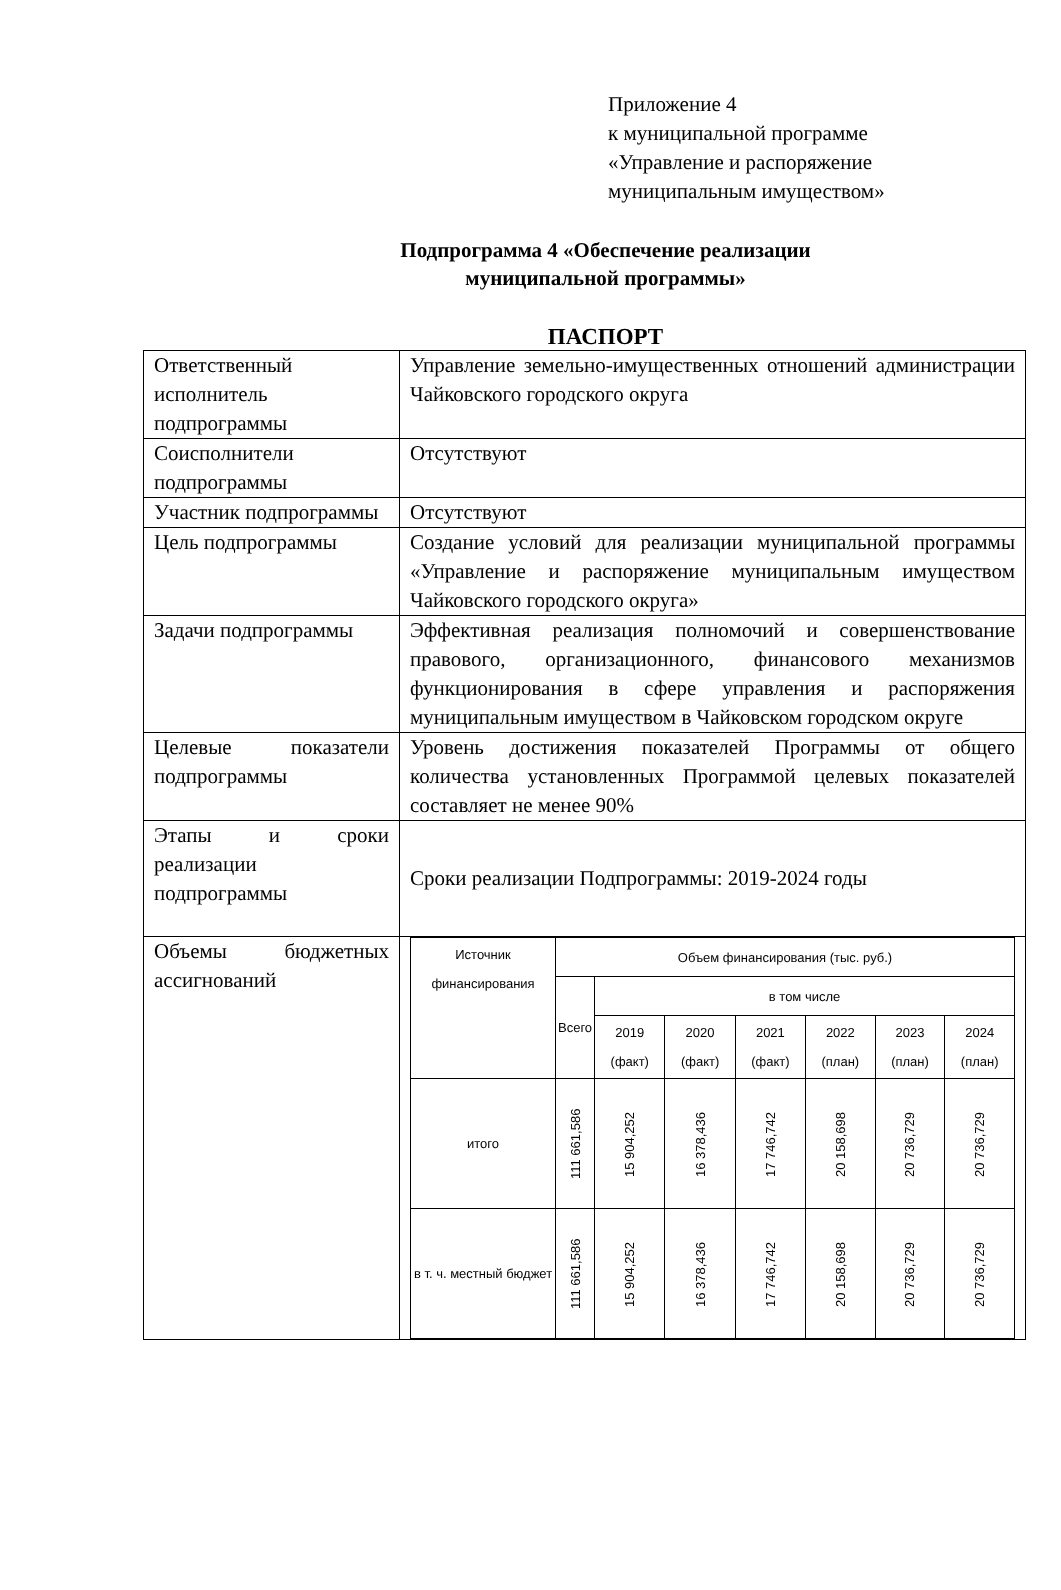Приложение 4
к муниципальной программе
«Управление и распоряжение
муниципальным имуществом»
Подпрограмма 4 «Обеспечение реализации
муниципальной программы»
ПАСПОРТ
| Ответственный исполнитель подпрограммы | Управление земельно-имущественных отношений администрации Чайковского городского округа |
| Соисполнители подпрограммы | Отсутствуют |
| Участник подпрограммы | Отсутствуют |
| Цель подпрограммы | Создание условий для реализации муниципальной программы «Управление и распоряжение муниципальным имуществом Чайковского городского округа» |
| Задачи подпрограммы | Эффективная реализация полномочий и совершенствование правового, организационного, финансового механизмов функционирования в сфере управления и распоряжения муниципальным имуществом в Чайковском городском округе |
| Целевые показатели подпрограммы | Уровень достижения показателей Программы от общего количества установленных Программой целевых показателей составляет не менее 90% |
| Этапы и сроки реализации подпрограммы | Сроки реализации Подпрограммы: 2019-2024 годы |
| Объемы бюджетных ассигнований | / Источник финансирования / Объем финансирования (тыс. руб.) / / / / / / / / --- / --- / --- / --- / --- / --- / --- / --- / / / Всего / в том числе / / / / / / / / / 2019 (факт) / 2020 (факт) / 2021 (факт) / 2022 (план) / 2023 (план) / 2024 (план) / / итого / 111 661,586 / 15 904,252 / 16 378,436 / 17 746,742 / 20 158,698 / 20 736,729 / 20 736,729 / / в т. ч. местный бюджет / 111 661,586 / 15 904,252 / 16 378,436 / 17 746,742 / 20 158,698 / 20 736,729 / 20 736,729 / |